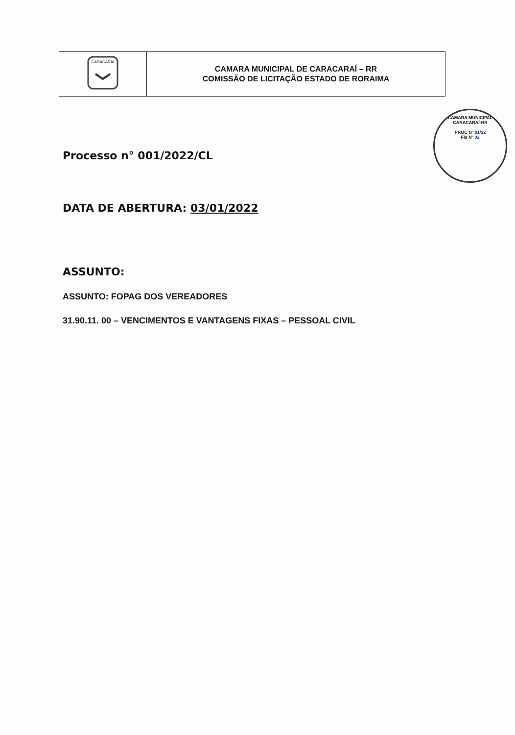| CARACARAÍ | CAMARA MUNICIPAL DE CARACARAÍ – RR COMISSÃO DE LICITAÇÃO ESTADO DE RORAIMA |
CAMARA MUNICIPAL CARACARAÍ-RR
PROC Nº 01/22
Fls Nº 02
Processo n° 001/2022/CL
DATA DE ABERTURA: 03/01/2022
ASSUNTO:
ASSUNTO: FOPAG DOS VEREADORES
31.90.11. 00 – VENCIMENTOS E VANTAGENS FIXAS – PESSOAL CIVIL